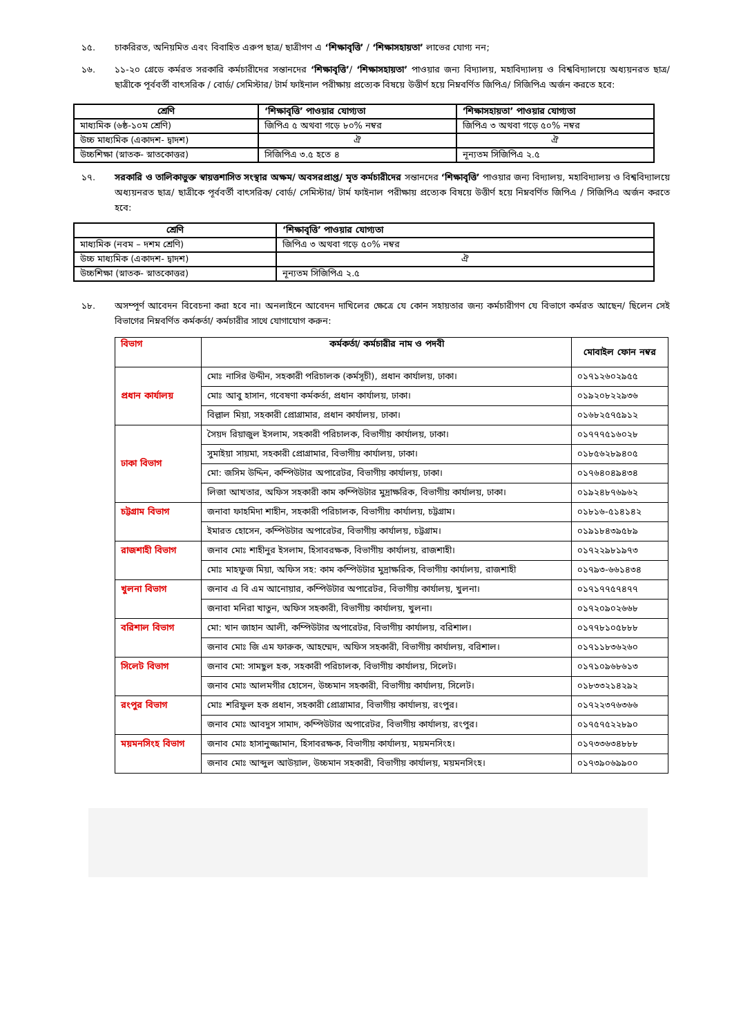১৫. চাকরিরত, অনিয়মিত এবং বিবাহিত এরুপ ছাত্র/ ছাত্রীগণ এ ‘শিক্ষাবৃত্তি’ / ‘শিক্ষাসহায়তা’ লাভের যোগ্য নন;
১৬. ১১-২০ গ্রেডে কর্মরত সরকারি কর্মচারীদের সন্তানদের ‘শিক্ষাবৃত্তি’/ ‘শিক্ষাসহায়তা’ পাওয়ার জন্য বিদ্যালয়, মহাবিদ্যালয় ও বিশ্ববিদ্যালয়ে অধ্যয়নরত ছাত্র/ ছাত্রীকে পূর্ববর্তী বাৎসরিক / বোর্ড/ সেমিস্টার/ টার্ম ফাইনাল পরীক্ষায় প্রত্যেক বিষয়ে উত্তীর্ণ হয়ে নিম্নবর্ণিত জিপিএ/ সিজিপিএ অর্জন করতে হবে:
| শ্রেণি | ‘শিক্ষাবৃত্তি’ পাওয়ার যোগ্যতা | ‘শিক্ষাসহায়তা’ পাওয়ার যোগ্যতা |
| --- | --- | --- |
| মাধ্যমিক (৬ষ্ঠ-১০ম শ্রেণি) | জিপিএ ৫ অথবা গড়ে ৮০% নম্বর | জিপিএ ৩ অথবা গড়ে ৫০% নম্বর |
| উচ্চ মাধ্যমিক (একাদশ- দ্বাদশ) | ঐ | ঐ |
| উচ্চশিক্ষা (স্নাতক- স্নাতকোত্তর) | সিজিপিএ ৩.৫ হতে ৪ | নূন্যতম সিজিপিএ ২.৫ |
১৭. সরকারি ও তালিকাভুক্ত স্বায়ত্তশাসিত সংস্থার অক্ষম/ অবসরপ্রাপ্ত/ মৃত কর্মচারীদের সন্তানদের ‘শিক্ষাবৃত্তি’ পাওয়ার জন্য বিদ্যালয়, মহাবিদ্যালয় ও বিশ্ববিদ্যালয়ে অধ্যয়নরত ছাত্র/ ছাত্রীকে পূর্ববর্তী বাৎসরিক/ বোর্ড/ সেমিস্টার/ টার্ম ফাইনাল পরীক্ষায় প্রত্যেক বিষয়ে উত্তীর্ণ হয়ে নিম্নবর্ণিত জিপিএ / সিজিপিএ অর্জন করতে হবে:
| শ্রেণি | ‘শিক্ষাবৃত্তি’ পাওয়ার যোগ্যতা |
| --- | --- |
| মাধ্যমিক (নবম – দশম শ্রেণি) | জিপিএ ৩ অথবা গড়ে ৫০% নম্বর |
| উচ্চ মাধ্যমিক (একাদশ- দ্বাদশ) | ঐ |
| উচ্চশিক্ষা (স্নাতক- স্নাতকোত্তর) | নূন্যতম সিজিপিএ ২.৫ |
১৮. অসম্পূর্ণ আবেদন বিবেচনা করা হবে না। অনলাইনে আবেদন দাখিলের ক্ষেত্রে যে কোন সহায়তার জন্য কর্মচারীগণ যে বিভাগে কর্মরত আছেন/ ছিলেন সেই বিভাগের নিম্নবর্ণিত কর্মকর্তা/ কর্মচারীর সাথে যোগাযোগ করুন:
| বিভাগ | কর্মকর্তা/ কর্মচারীর নাম ও পদবী | মোবাইল ফোন নম্বর |
| --- | --- | --- |
| প্রধান কার্যালয় | মোঃ নাসির উদ্দীন, সহকারী পরিচালক (কর্মসূচী), প্রধান কার্যালয়, ঢাকা। | ০১৭১২৬০২৯৫৫ |
| | মোঃ আবু হাসান, গবেষণা কর্মকর্তা, প্রধান কার্যালয়, ঢাকা। | ০১৯২০৮২২৯৩৬ |
| | বিল্লাল মিয়া, সহকারী প্রোগ্রামার, প্রধান কার্যালয়, ঢাকা। | ০১৬৮২৫৭৫৯১২ |
| ঢাকা বিভাগ | সৈয়দ রিয়াজুল ইসলাম, সহকারী পরিচালক, বিভাগীয় কার্যালয়, ঢাকা। | ০১৭৭৭৫১৬০২৮ |
| | সুমাইয়া সায়মা, সহকারী প্রোগ্রামার, বিভাগীয় কার্যালয়, ঢাকা। | ০১৮৫৬২৮৯৪০৫ |
| | মো: জসিম উদ্দিন, কম্পিউটার অপারেটর, বিভাগীয় কার্যালয়, ঢাকা। | ০১৭৬৪০৪৯৪৩৪ |
| | লিজা আখতার, অফিস সহকারী কাম কম্পিউটার মুদ্রাক্ষরিক, বিভাগীয় কার্যালয়, ঢাকা। | ০১৯২৪৮৭৬৯৬২ |
| চট্টগ্রাম বিভাগ | জনাবা ফাহমিদা শাহীন, সহকারী পরিচালক, বিভাগীয় কার্যালয়, চট্টগ্রাম। | ০১৮১৬-৫১৪১৪২ |
| | ইমারত হোসেন, কম্পিউটার অপারেটর, বিভাগীয় কার্যালয়, চট্টগ্রাম। | ০১৯১৮৪৩৯৫৮৯ |
| রাজশাহী বিভাগ | জনাব মোঃ শাহীনুর ইসলাম, হিসাবরক্ষক, বিভাগীয় কার্যালয়, রাজশাহী। | ০১৭২২৯৮১৯৭৩ |
| | মোঃ মাহফুজ মিয়া, অফিস সহ: কাম কম্পিউটার মুদ্রাক্ষরিক, বিভাগীয় কার্যালয়, রাজশাহী | ০১৭৯৩-৬৬১৪৩৪ |
| খুলনা বিভাগ | জনাব এ বি এম আনোয়ার, কম্পিউটার অপারেটর, বিভাগীয় কার্যালয়, খুলনা। | ০১৭১৭৭৫৭৪৭৭ |
| | জনাবা মনিরা খাতুন, অফিস সহকারী, বিভাগীয় কার্যালয়, খুলনা। | ০১৭২০৯০২৬৬৮ |
| বরিশাল বিভাগ | মো: খান জাহান আলী, কম্পিউটার অপারেটর, বিভাগীয় কার্যালয়, বরিশাল। | ০১৭৭৮১০৫৮৮৮ |
| | জনাব মোঃ জি এম ফারুক, আহম্মেদ, অফিস সহকারী, বিভাগীয় কার্যালয়, বরিশাল। | ০১৭১১৮৩৬২৬০ |
| সিলেট বিভাগ | জনাব মো: সামছুল হক, সহকারী পরিচালক, বিভাগীয় কার্যালয়, সিলেট। | ০১৭১০৯৬৮৬১৩ |
| | জনাব মোঃ আলমগীর হোসেন, উচ্চমান সহকারী, বিভাগীয় কার্যালয়, সিলেট। | ০১৮৩৩২১৪২৯২ |
| রংপুর বিভাগ | মোঃ শরিফুল হক প্রধান, সহকারী প্রোগ্রামার, বিভাগীয় কার্যালয়, রংপুর। | ০১৭২২৩৭৬৩৬৬ |
| | জনাব মোঃ আবদুস সামাদ, কম্পিউটার অপারেটর, বিভাগীয় কার্যালয়, রংপুর। | ০১৭৫৭৫২২৮৯০ |
| ময়মনসিংহ বিভাগ | জনাব মোঃ হাসানুজ্জামান, হিসাবরক্ষক, বিভাগীয় কার্যালয়, ময়মনসিংহ। | ০১৭৩৩৬৩৪৮৮৮ |
| | জনাব মোঃ আব্দুল আউয়াল, উচ্চমান সহকারী, বিভাগীয় কার্যালয়, ময়মনসিংহ। | ০১৭৩৯০৬৯৯০০ |